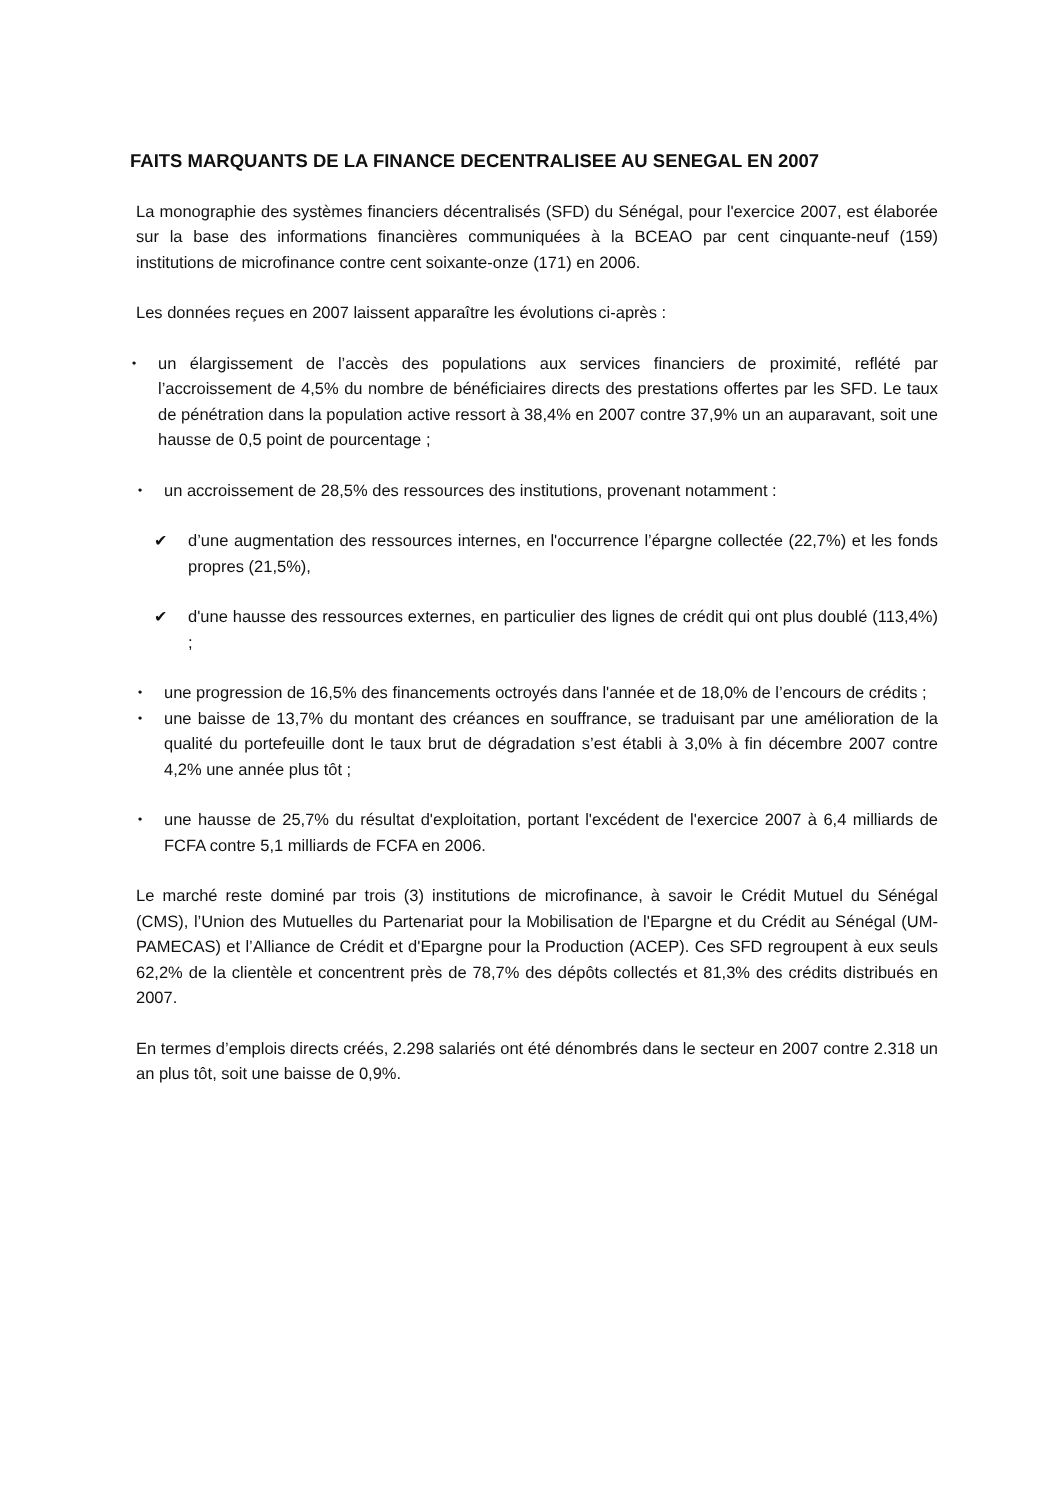FAITS MARQUANTS DE LA FINANCE DECENTRALISEE AU SENEGAL EN 2007
La monographie des systèmes financiers décentralisés (SFD) du Sénégal, pour l'exercice 2007, est élaborée sur la base des informations financières communiquées à la BCEAO par cent cinquante-neuf (159) institutions de microfinance contre cent soixante-onze (171) en 2006.
Les données reçues en 2007 laissent apparaître les évolutions ci-après :
•
un élargissement de l’accès des populations aux services financiers de proximité, reflété par l’accroissement de 4,5% du nombre de bénéficiaires directs des prestations offertes par les SFD. Le taux de pénétration dans la population active ressort à 38,4% en 2007 contre 37,9% un an auparavant, soit une hausse de 0,5 point de pourcentage ;
•
un accroissement de 28,5% des ressources des institutions, provenant notamment :
✔ d’une augmentation des ressources internes, en l'occurrence l’épargne collectée (22,7%) et les fonds propres (21,5%),
✔ d'une hausse des ressources externes, en particulier des lignes de crédit qui ont plus doublé (113,4%) ;
•
une progression de 16,5% des financements octroyés dans l'année et de 18,0% de l’encours de crédits ;
•
une baisse de 13,7% du montant des créances en souffrance, se traduisant par une amélioration de la qualité du portefeuille dont le taux brut de dégradation s’est établi à 3,0% à fin décembre 2007 contre 4,2% une année plus tôt ;
•
une hausse de 25,7% du résultat d'exploitation, portant l'excédent de l'exercice 2007 à 6,4 milliards de FCFA contre 5,1 milliards de FCFA en 2006.
Le marché reste dominé par trois (3) institutions de microfinance, à savoir le Crédit Mutuel du Sénégal (CMS), l’Union des Mutuelles du Partenariat pour la Mobilisation de l'Epargne et du Crédit au Sénégal (UM-PAMECAS) et l’Alliance de Crédit et d'Epargne pour la Production (ACEP). Ces SFD regroupent à eux seuls 62,2% de la clientèle et concentrent près de 78,7% des dépôts collectés et 81,3% des crédits distribués en 2007.
En termes d’emplois directs créés, 2.298 salariés ont été dénombrés dans le secteur en 2007 contre 2.318 un an plus tôt, soit une baisse de 0,9%.